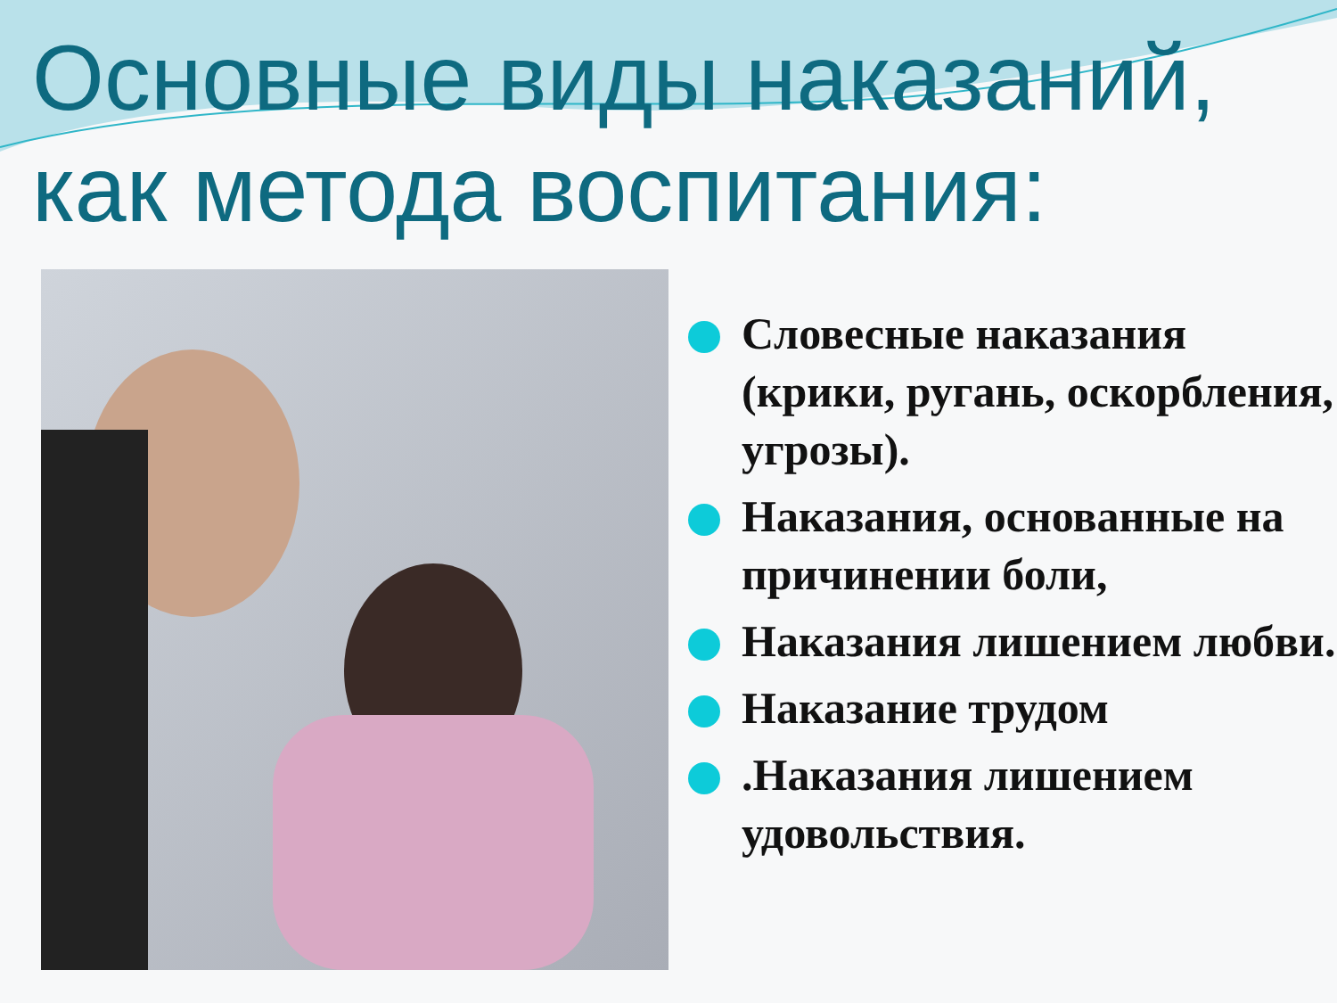Основные виды наказаний,
как метода воспитания:
Словесные наказания (крики, ругань, оскорбления, угрозы).
Наказания, основанные на причинении боли,
Наказания лишением любви.
Наказание трудом
.Наказания лишением удовольствия.